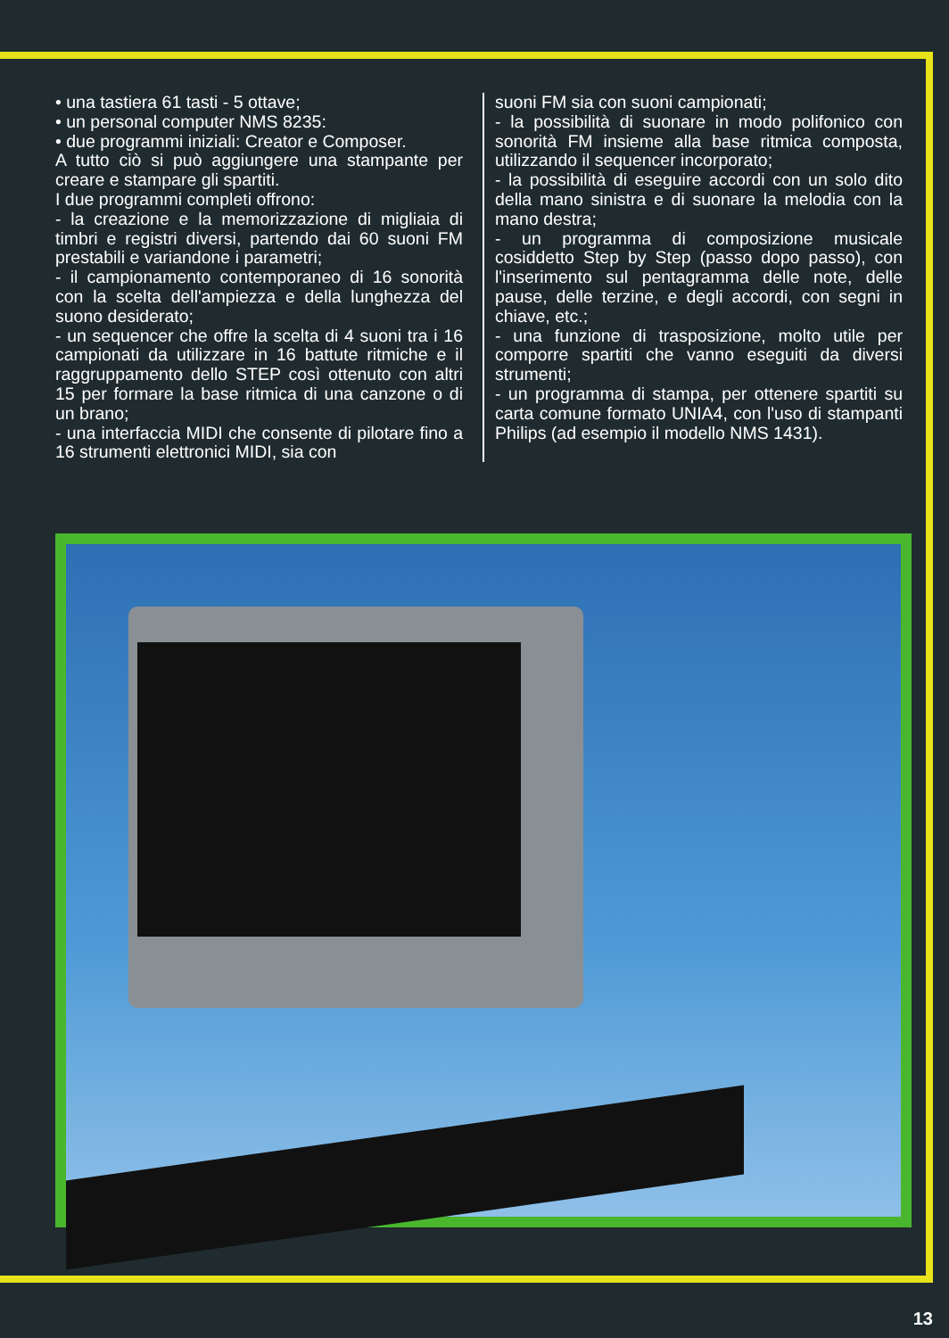• una tastiera 61 tasti - 5 ottave;
• un personal computer NMS 8235:
• due programmi iniziali: Creator e Composer.
A tutto ciò si può aggiungere una stampante per creare e stampare gli spartiti.
I due programmi completi offrono:
- la creazione e la memorizzazione di migliaia di timbri e registri diversi, partendo dai 60 suoni FM prestabili e variandone i parametri;
- il campionamento contemporaneo di 16 sonorità con la scelta dell'ampiezza e della lunghezza del suono desiderato;
- un sequencer che offre la scelta di 4 suoni tra i 16 campionati da utilizzare in 16 battute ritmiche e il raggruppamento dello STEP così ottenuto con altri 15 per formare la base ritmica di una canzone o di un brano;
- una interfaccia MIDI che consente di pilotare fino a 16 strumenti elettronici MIDI, sia con
suoni FM sia con suoni campionati;
- la possibilità di suonare in modo polifonico con sonorità FM insieme alla base ritmica composta, utilizzando il sequencer incorporato;
- la possibilità di eseguire accordi con un solo dito della mano sinistra e di suonare la melodia con la mano destra;
- un programma di composizione musicale cosiddetto Step by Step (passo dopo passo), con l'inserimento sul pentagramma delle note, delle pause, delle terzine, e degli accordi, con segni in chiave, etc.;
- una funzione di trasposizione, molto utile per comporre spartiti che vanno eseguiti da diversi strumenti;
- un programma di stampa, per ottenere spartiti su carta comune formato UNIA4, con l'uso di stampanti Philips (ad esempio il modello NMS 1431).
13